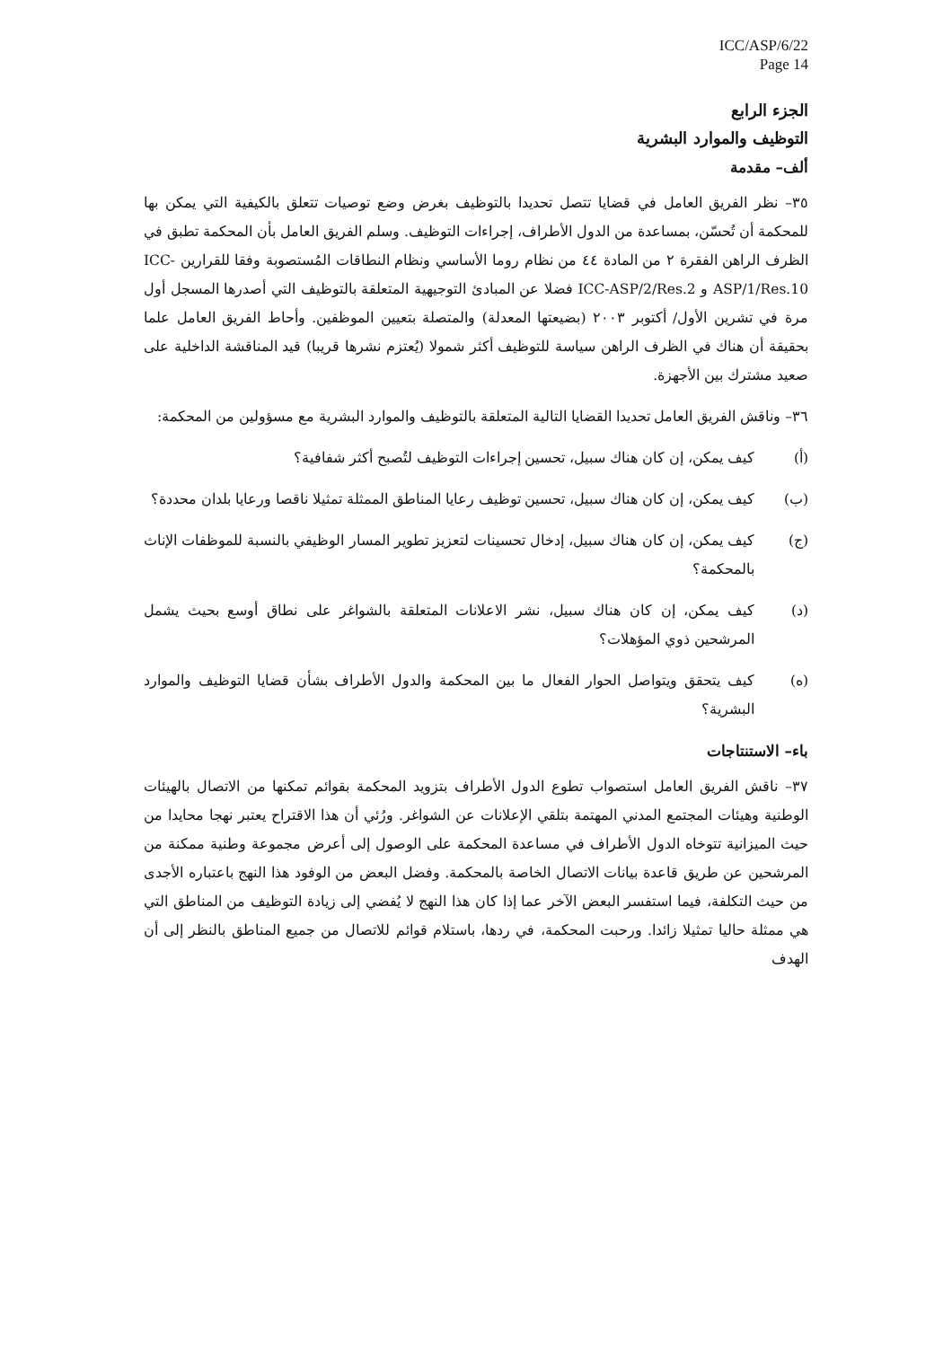ICC/ASP/6/22
Page 14
الجزء الرابع
التوظيف والموارد البشرية
ألف– مقدمة
٣٥– نظر الفريق العامل في قضايا تتصل تحديدا بالتوظيف بغرض وضع توصيات تتعلق بالكيفية التي يمكن بها للمحكمة أن تُحسّن، بمساعدة من الدول الأطراف، إجراءات التوظيف. وسلم الفريق العامل بأن المحكمة تطبق في الظرف الراهن الفقرة ٢ من المادة ٤٤ من نظام روما الأساسي ونظام النطاقات المُستصوبة وفقا للقرارين ICC-ASP/1/Res.10 و ICC-ASP/2/Res.2 فضلا عن المبادئ التوجيهية المتعلقة بالتوظيف التي أصدرها المسجل أول مرة في تشرين الأول/ أكتوبر ٢٠٠٣ (بضيعتها المعدلة) والمتصلة بتعيين الموظفين. وأحاط الفريق العامل علما بحقيقة أن هناك في الظرف الراهن سياسة للتوظيف أكثر شمولا (يُعتزم نشرها قريبا) قيد المناقشة الداخلية على صعيد مشترك بين الأجهزة.
٣٦– وناقش الفريق العامل تحديدا القضايا التالية المتعلقة بالتوظيف والموارد البشرية مع مسؤولين من المحكمة:
(أ) كيف يمكن، إن كان هناك سبيل، تحسين إجراءات التوظيف لتُصبح أكثر شفافية؟
(ب) كيف يمكن، إن كان هناك سبيل، تحسين توظيف رعايا المناطق الممثلة تمثيلا ناقصا ورعايا بلدان محددة؟
(ج) كيف يمكن، إن كان هناك سبيل، إدخال تحسينات لتعزيز تطوير المسار الوظيفي بالنسبة للموظفات الإناث بالمحكمة؟
(د) كيف يمكن، إن كان هناك سبيل، نشر الاعلانات المتعلقة بالشواغر على نطاق أوسع بحيث يشمل المرشحين ذوي المؤهلات؟
(ه) كيف يتحقق ويتواصل الحوار الفعال ما بين المحكمة والدول الأطراف بشأن قضايا التوظيف والموارد البشرية؟
باء– الاستنتاجات
٣٧– ناقش الفريق العامل استصواب تطوع الدول الأطراف بتزويد المحكمة بقوائم تمكنها من الاتصال بالهيئات الوطنية وهيئات المجتمع المدني المهتمة بتلقي الإعلانات عن الشواغر. ورُئي أن هذا الاقتراح يعتبر نهجا محايدا من حيث الميزانية تتوخاه الدول الأطراف في مساعدة المحكمة على الوصول إلى أعرض مجموعة وطنية ممكنة من المرشحين عن طريق قاعدة بيانات الاتصال الخاصة بالمحكمة. وفضل البعض من الوفود هذا النهج باعتباره الأجدى من حيث التكلفة، فيما استفسر البعض الآخر عما إذا كان هذا النهج لا يُفضي إلى زيادة التوظيف من المناطق التي هي ممثلة حاليا تمثيلا زائدا. ورحبت المحكمة، في ردها، باستلام قوائم للاتصال من جميع المناطق بالنظر إلى أن الهدف